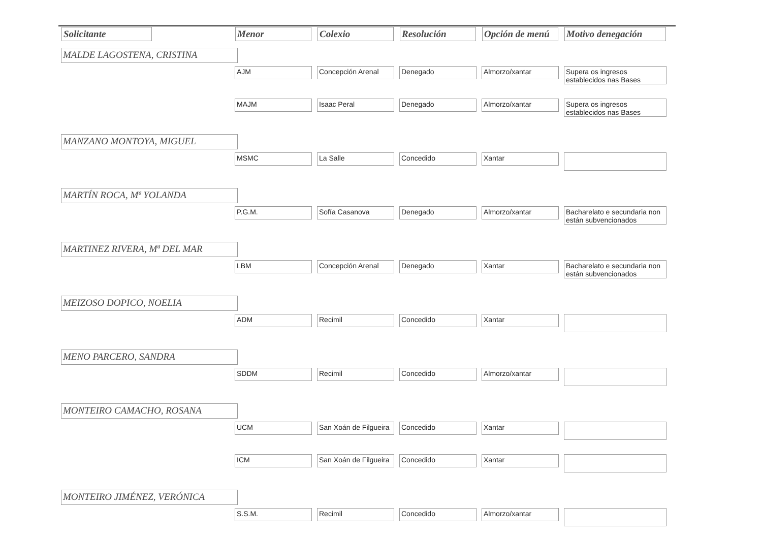| Solicitante | Menor | Colexio | Resolución | Opción de menú | Motivo denegación |
| --- | --- | --- | --- | --- | --- |
| MALDE LAGOSTENA, CRISTINA | | | | | |
| | AJM | Concepción Arenal | Denegado | Almorzo/xantar | Supera os ingresos establecidos nas Bases |
| | MAJM | Isaac Peral | Denegado | Almorzo/xantar | Supera os ingresos establecidos nas Bases |
| MANZANO MONTOYA, MIGUEL | | | | | |
| | MSMC | La Salle | Concedido | Xantar | |
| MARTÍN ROCA, Mª YOLANDA | | | | | |
| | P.G.M. | Sofía Casanova | Denegado | Almorzo/xantar | Bacharelato e secundaria non están subvencionados |
| MARTINEZ RIVERA, Mª DEL MAR | | | | | |
| | LBM | Concepción Arenal | Denegado | Xantar | Bacharelato e secundaria non están subvencionados |
| MEIZOSO DOPICO, NOELIA | | | | | |
| | ADM | Recimil | Concedido | Xantar | |
| MENO PARCERO, SANDRA | | | | | |
| | SDDM | Recimil | Concedido | Almorzo/xantar | |
| MONTEIRO CAMACHO, ROSANA | | | | | |
| | UCM | San Xoán de Filgueira | Concedido | Xantar | |
| | ICM | San Xoán de Filgueira | Concedido | Xantar | |
| MONTEIRO JIMÉNEZ, VERÓNICA | | | | | |
| | S.S.M. | Recimil | Concedido | Almorzo/xantar | |